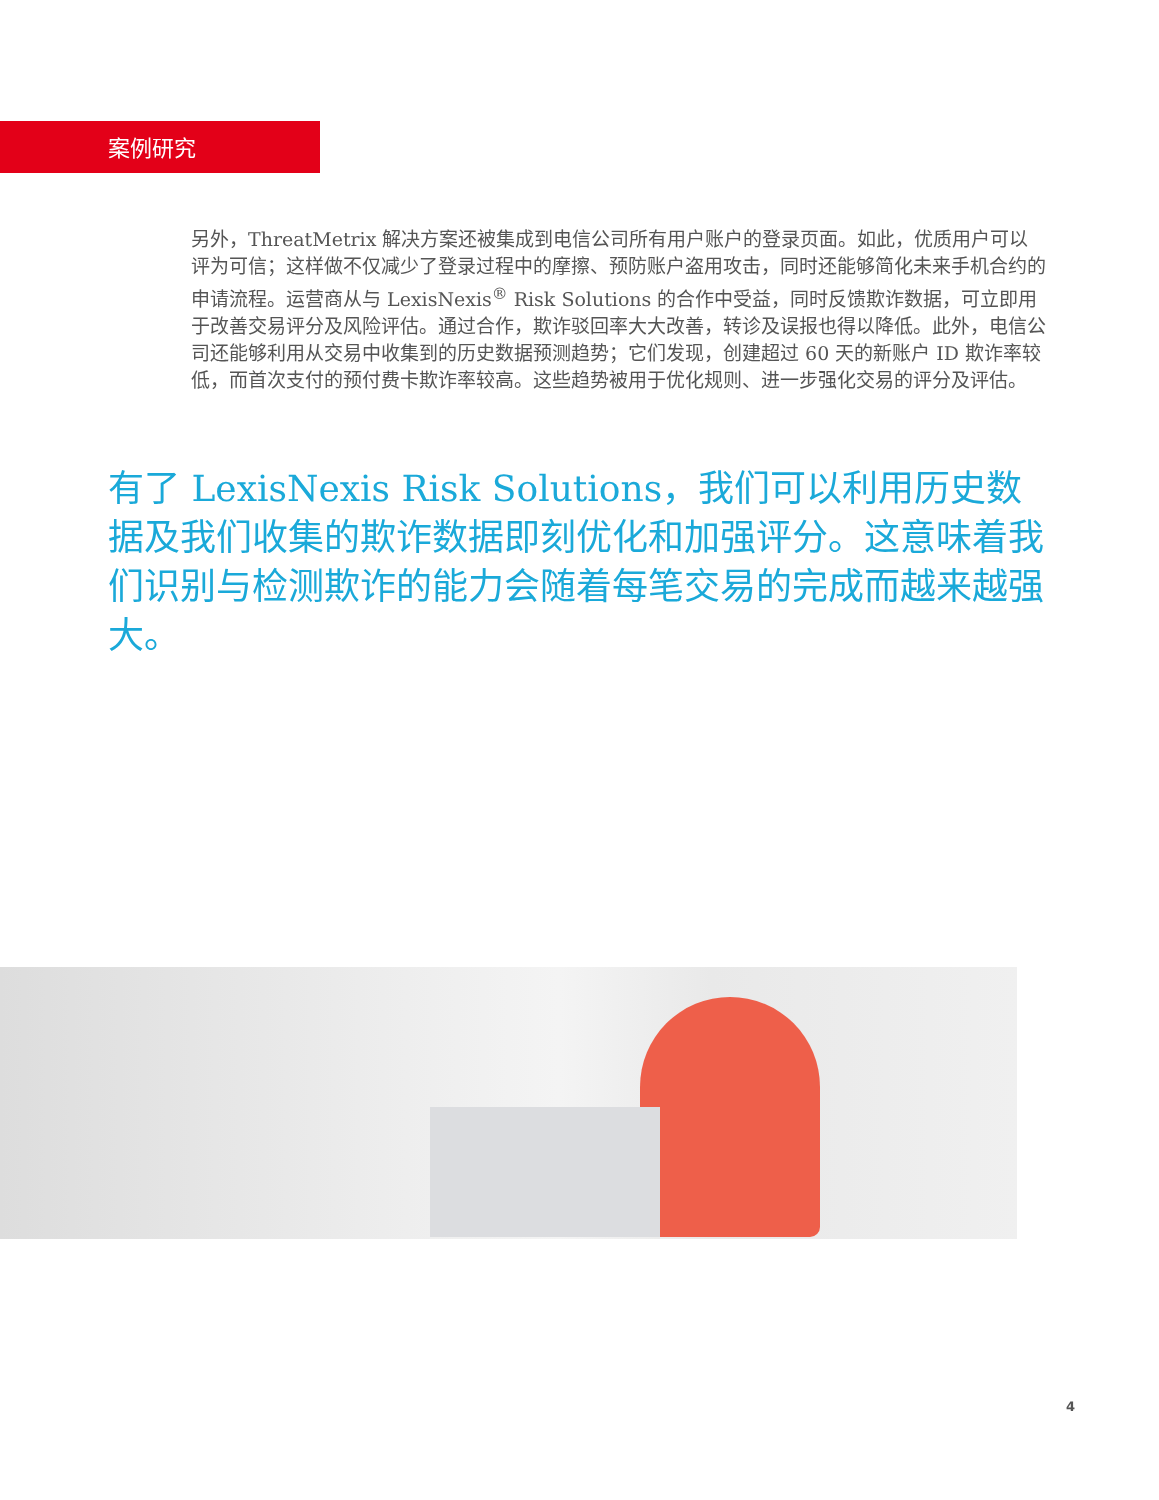案例研究
另外，ThreatMetrix 解决方案还被集成到电信公司所有用户账户的登录页面。如此，优质用户可以评为可信；这样做不仅减少了登录过程中的摩擦、预防账户盗用攻击，同时还能够简化未来手机合约的申请流程。运营商从与 LexisNexis<sup>®</sup> Risk Solutions 的合作中受益，同时反馈欺诈数据，可立即用于改善交易评分及风险评估。通过合作，欺诈驳回率大大改善，转诊及误报也得以降低。此外，电信公司还能够利用从交易中收集到的历史数据预测趋势；它们发现，创建超过 60 天的新账户 ID 欺诈率较低，而首次支付的预付费卡欺诈率较高。这些趋势被用于优化规则、进一步强化交易的评分及评估。
有了 LexisNexis Risk Solutions，我们可以利用历史数据及我们收集的欺诈数据即刻优化和加强评分。这意味着我们识别与检测欺诈的能力会随着每笔交易的完成而越来越强大。
4